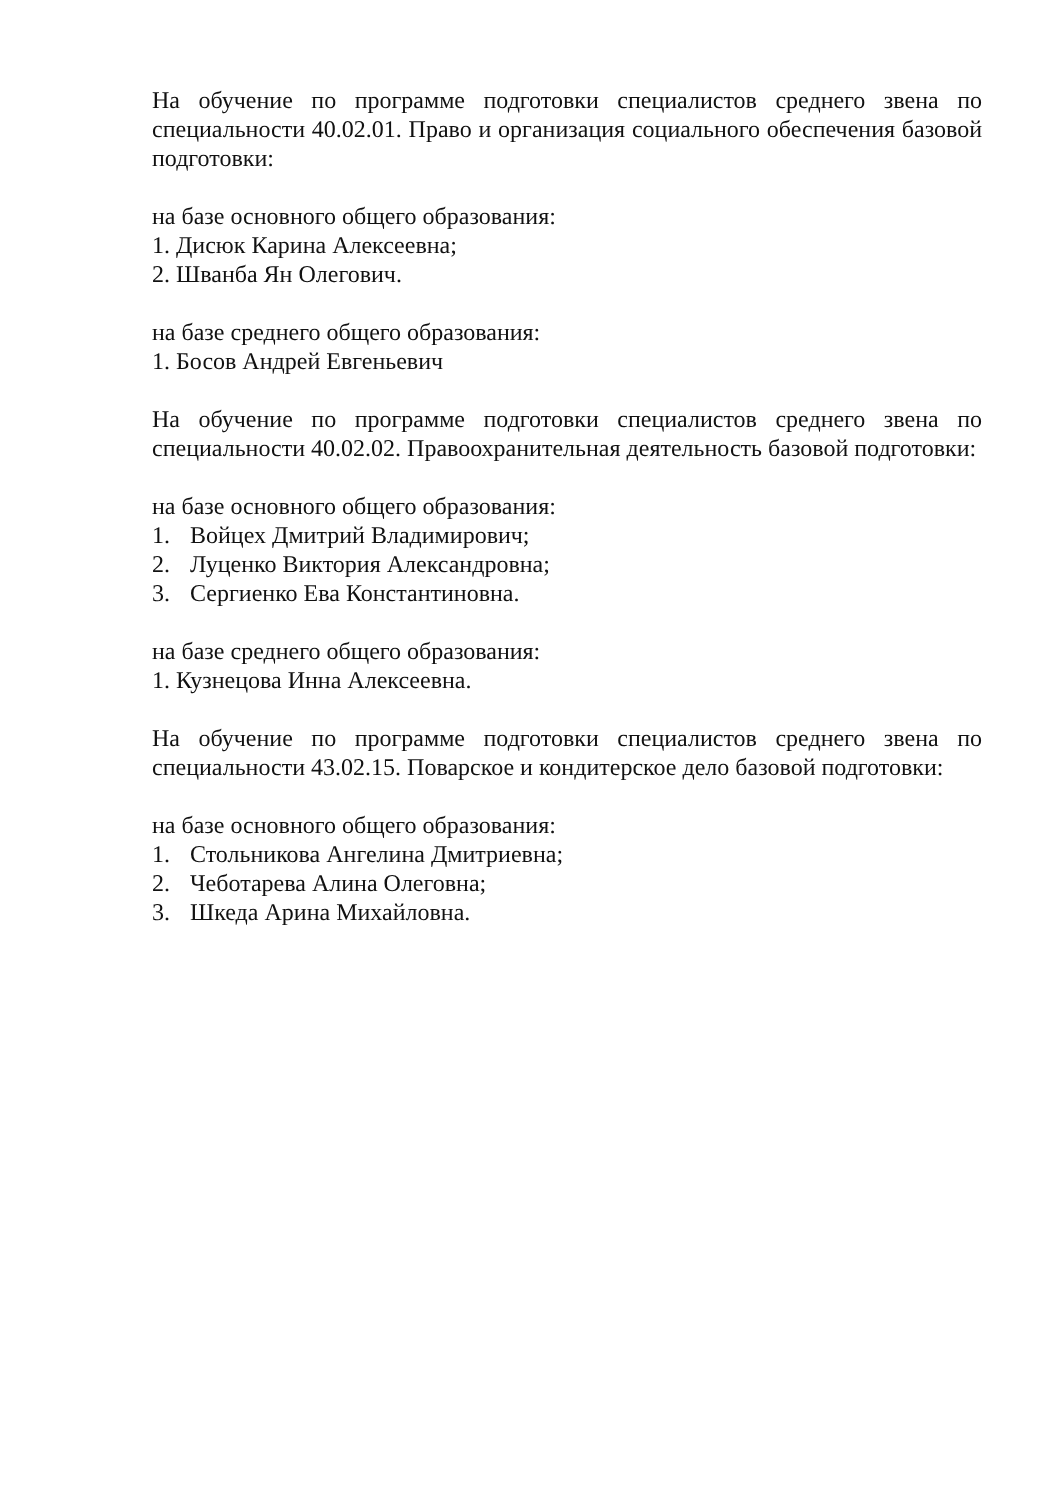На обучение по программе подготовки специалистов среднего звена по специальности 40.02.01. Право и организация социального обеспечения базовой подготовки:
на базе основного общего образования:
1. Дисюк Карина Алексеевна;
2. Шванба Ян Олегович.
на базе среднего общего образования:
1. Босов Андрей Евгеньевич
На обучение по программе подготовки специалистов среднего звена по специальности 40.02.02. Правоохранительная деятельность базовой подготовки:
на базе основного общего образования:
1. Войцех Дмитрий Владимирович;
2. Луценко Виктория Александровна;
3. Сергиенко Ева Константиновна.
на базе среднего общего образования:
1. Кузнецова Инна Алексеевна.
На обучение по программе подготовки специалистов среднего звена по специальности 43.02.15. Поварское и кондитерское дело базовой подготовки:
на базе основного общего образования:
1. Стольникова Ангелина Дмитриевна;
2. Чеботарева Алина Олеговна;
3. Шкеда Арина Михайловна.